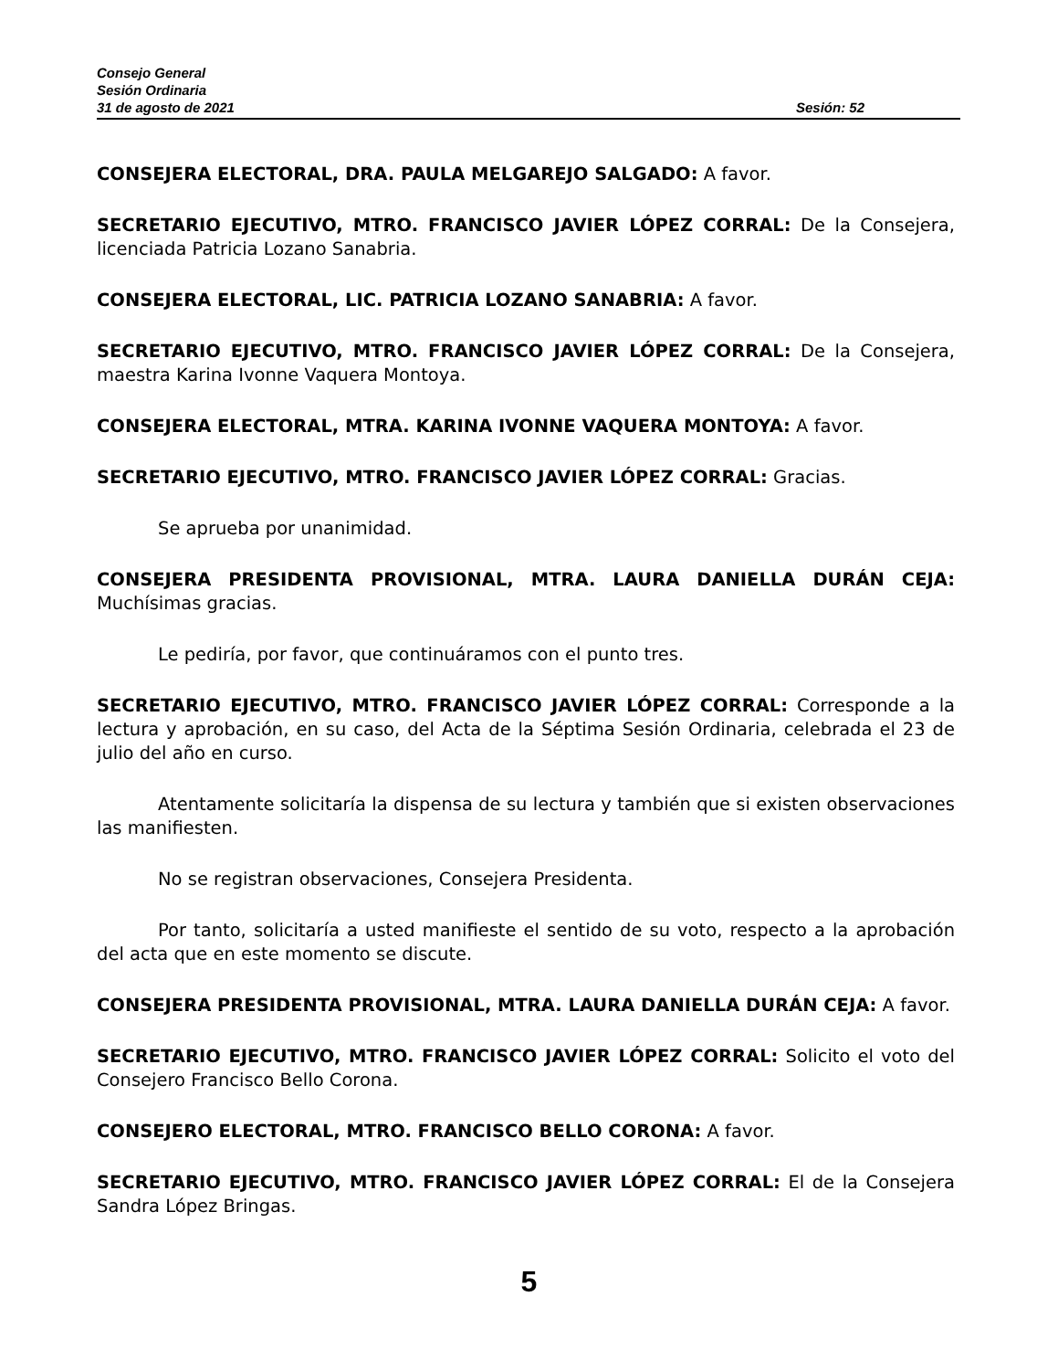Consejo General
Sesión Ordinaria
31 de agosto de 2021 Sesión: 52
CONSEJERA ELECTORAL, DRA. PAULA MELGAREJO SALGADO: A favor.
SECRETARIO EJECUTIVO, MTRO. FRANCISCO JAVIER LÓPEZ CORRAL: De la Consejera, licenciada Patricia Lozano Sanabria.
CONSEJERA ELECTORAL, LIC. PATRICIA LOZANO SANABRIA: A favor.
SECRETARIO EJECUTIVO, MTRO. FRANCISCO JAVIER LÓPEZ CORRAL: De la Consejera, maestra Karina Ivonne Vaquera Montoya.
CONSEJERA ELECTORAL, MTRA. KARINA IVONNE VAQUERA MONTOYA: A favor.
SECRETARIO EJECUTIVO, MTRO. FRANCISCO JAVIER LÓPEZ CORRAL: Gracias.
Se aprueba por unanimidad.
CONSEJERA PRESIDENTA PROVISIONAL, MTRA. LAURA DANIELLA DURÁN CEJA: Muchísimas gracias.
Le pediría, por favor, que continuáramos con el punto tres.
SECRETARIO EJECUTIVO, MTRO. FRANCISCO JAVIER LÓPEZ CORRAL: Corresponde a la lectura y aprobación, en su caso, del Acta de la Séptima Sesión Ordinaria, celebrada el 23 de julio del año en curso.
Atentamente solicitaría la dispensa de su lectura y también que si existen observaciones las manifiesten.
No se registran observaciones, Consejera Presidenta.
Por tanto, solicitaría a usted manifieste el sentido de su voto, respecto a la aprobación del acta que en este momento se discute.
CONSEJERA PRESIDENTA PROVISIONAL, MTRA. LAURA DANIELLA DURÁN CEJA: A favor.
SECRETARIO EJECUTIVO, MTRO. FRANCISCO JAVIER LÓPEZ CORRAL: Solicito el voto del Consejero Francisco Bello Corona.
CONSEJERO ELECTORAL, MTRO. FRANCISCO BELLO CORONA: A favor.
SECRETARIO EJECUTIVO, MTRO. FRANCISCO JAVIER LÓPEZ CORRAL: El de la Consejera Sandra López Bringas.
5